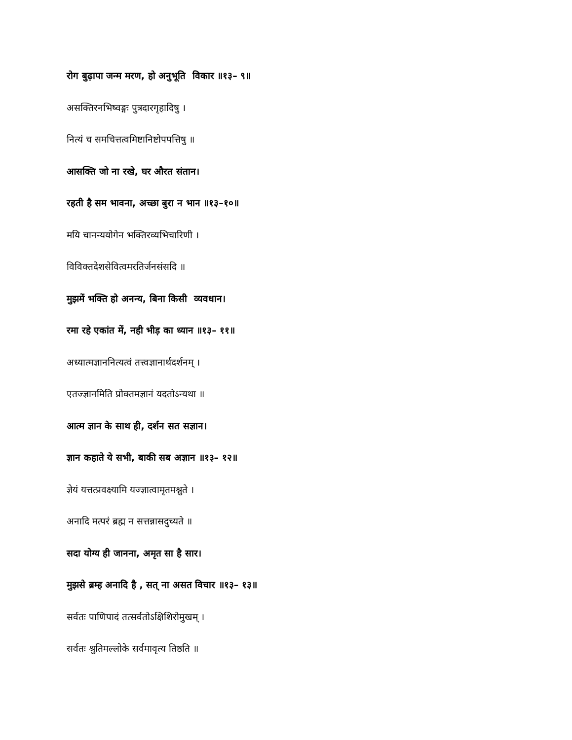रोग बुढ़ापा जन्म मरण, हो अनुभूति विकार ॥१३– ९॥
असक्तिरनभिष्वङ्गः पुत्रदारगृहादिषु ।
नित्यं च समचित्तत्वमिष्टानिष्टोपपत्तिषु ॥
आसक्ति जो ना रखे, घर औरत संतान।
रहती है सम भावना, अच्छा बुरा न भान ॥१३–१०॥
मयि चानन्ययोगेन भक्तिरव्यभिचारिणी ।
विविक्तदेशसेवित्वमरतिर्जनसंसदि ॥
मुझमें भक्ति हो अनन्य, बिना किसी व्यवधान।
रमा रहे एकांत में, नही भीड़ का ध्यान ॥१३– ११॥
अध्यात्मज्ञाननित्यत्वं तत्त्वज्ञानार्थदर्शनम् ।
एतज्ज्ञानमिति प्रोक्तमज्ञानं यदतोऽन्यथा ॥
आत्म ज्ञान के साथ ही, दर्शन सत सज्ञान।
ज्ञान कहाते ये सभी, बाकी सब अज्ञान ॥१३– १२॥
ज्ञेयं यत्तत्प्रवक्ष्यामि यज्ज्ञात्वामृतमश्नुते ।
अनादि मत्परं ब्रह्म न सत्तन्नासदुच्यते ॥
सदा योग्य ही जानना, अमृत सा है सार।
मुझसे ब्रम्ह अनादि है , सत् ना असत विचार ॥१३– १३॥
सर्वतः पाणिपादं तत्सर्वतोऽक्षिशिरोमुखम् ।
सर्वतः श्रुतिमल्लोके सर्वमावृत्य तिष्ठति ॥